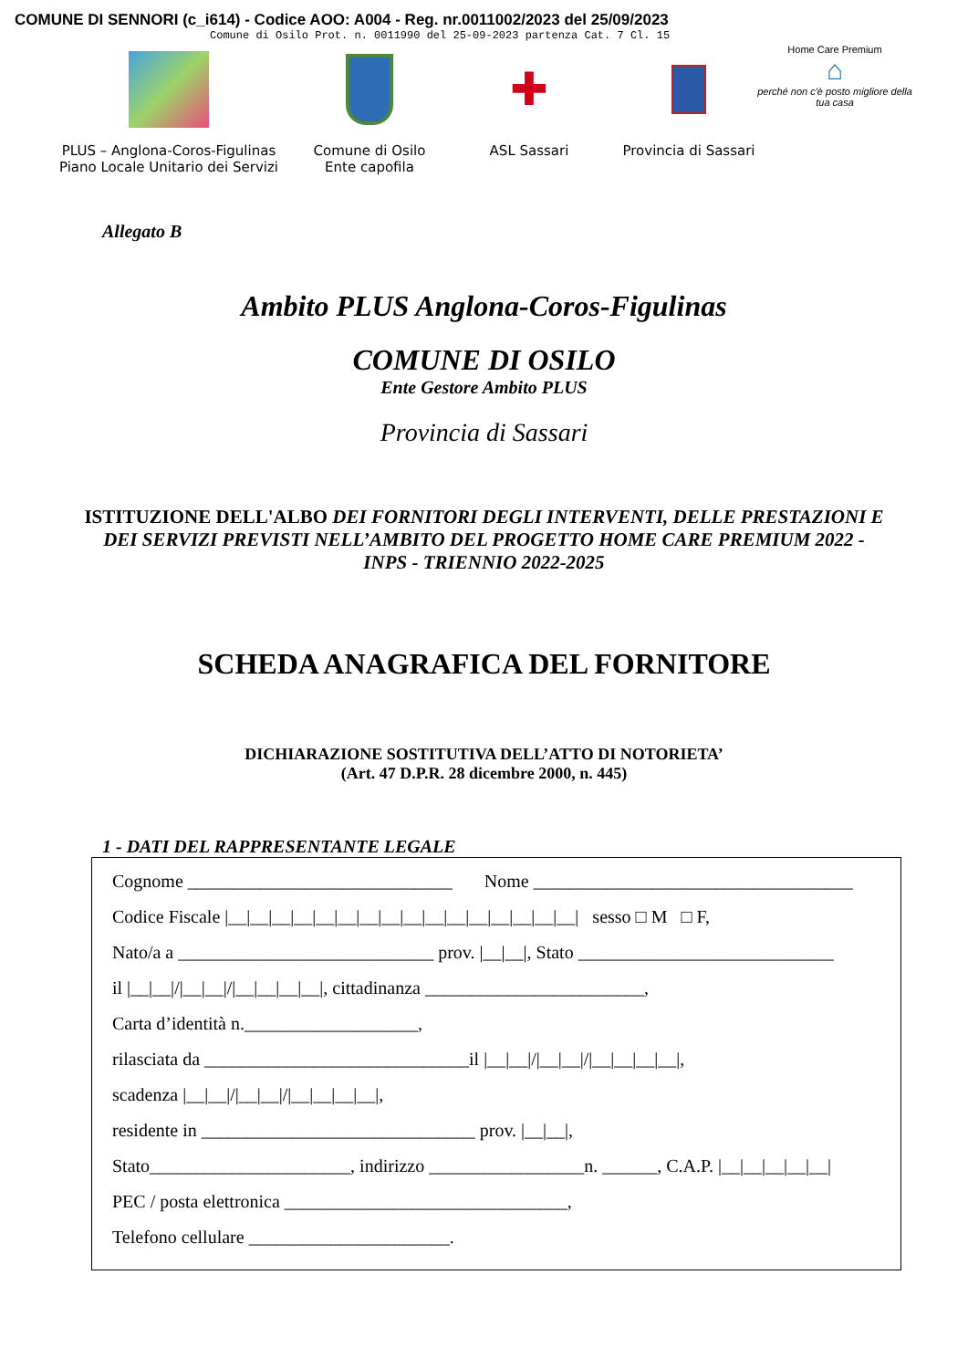COMUNE DI SENNORI (c_i614) - Codice AOO: A004 - Reg. nr.0011002/2023 del 25/09/2023
Comune di Osilo Prot. n. 0011990 del 25-09-2023 partenza Cat. 7 Cl. 15
PLUS – Anglona-Coros-Figulinas
Piano Locale Unitario dei Servizi
Comune di Osilo
Ente capofila
✚
ASL Sassari
Provincia di Sassari
Home Care Premium
⌂
perché non c'è posto migliore della tua casa
Allegato B
Ambito PLUS Anglona-Coros-Figulinas
COMUNE DI OSILO
Ente Gestore Ambito PLUS
Provincia di Sassari
ISTITUZIONE DELL'ALBO DEI FORNITORI DEGLI INTERVENTI, DELLE PRESTAZIONI E DEI SERVIZI PREVISTI NELL’AMBITO DEL PROGETTO HOME CARE PREMIUM 2022 - INPS - TRIENNIO 2022-2025
SCHEDA ANAGRAFICA DEL FORNITORE
DICHIARAZIONE SOSTITUTIVA DELL’ATTO DI NOTORIETA’
(Art. 47 D.P.R. 28 dicembre 2000, n. 445)
1 - DATI DEL RAPPRESENTANTE LEGALE
Cognome _____________________________ Nome ___________________________________
Codice Fiscale |__|__|__|__|__|__|__|__|__|__|__|__|__|__|__|__| sesso □ M □ F,
Nato/a a ____________________________ prov. |__|__|, Stato ____________________________
il |__|__|/|__|__|/|__|__|__|__|, cittadinanza ________________________,
Carta d’identità n.___________________,
rilasciata da _____________________________il |__|__|/|__|__|/|__|__|__|__|,
scadenza |__|__|/|__|__|/|__|__|__|__|,
residente in ______________________________ prov. |__|__|,
Stato______________________, indirizzo _________________n. ______, C.A.P. |__|__|__|__|__|
PEC / posta elettronica _______________________________,
Telefono cellulare ______________________.